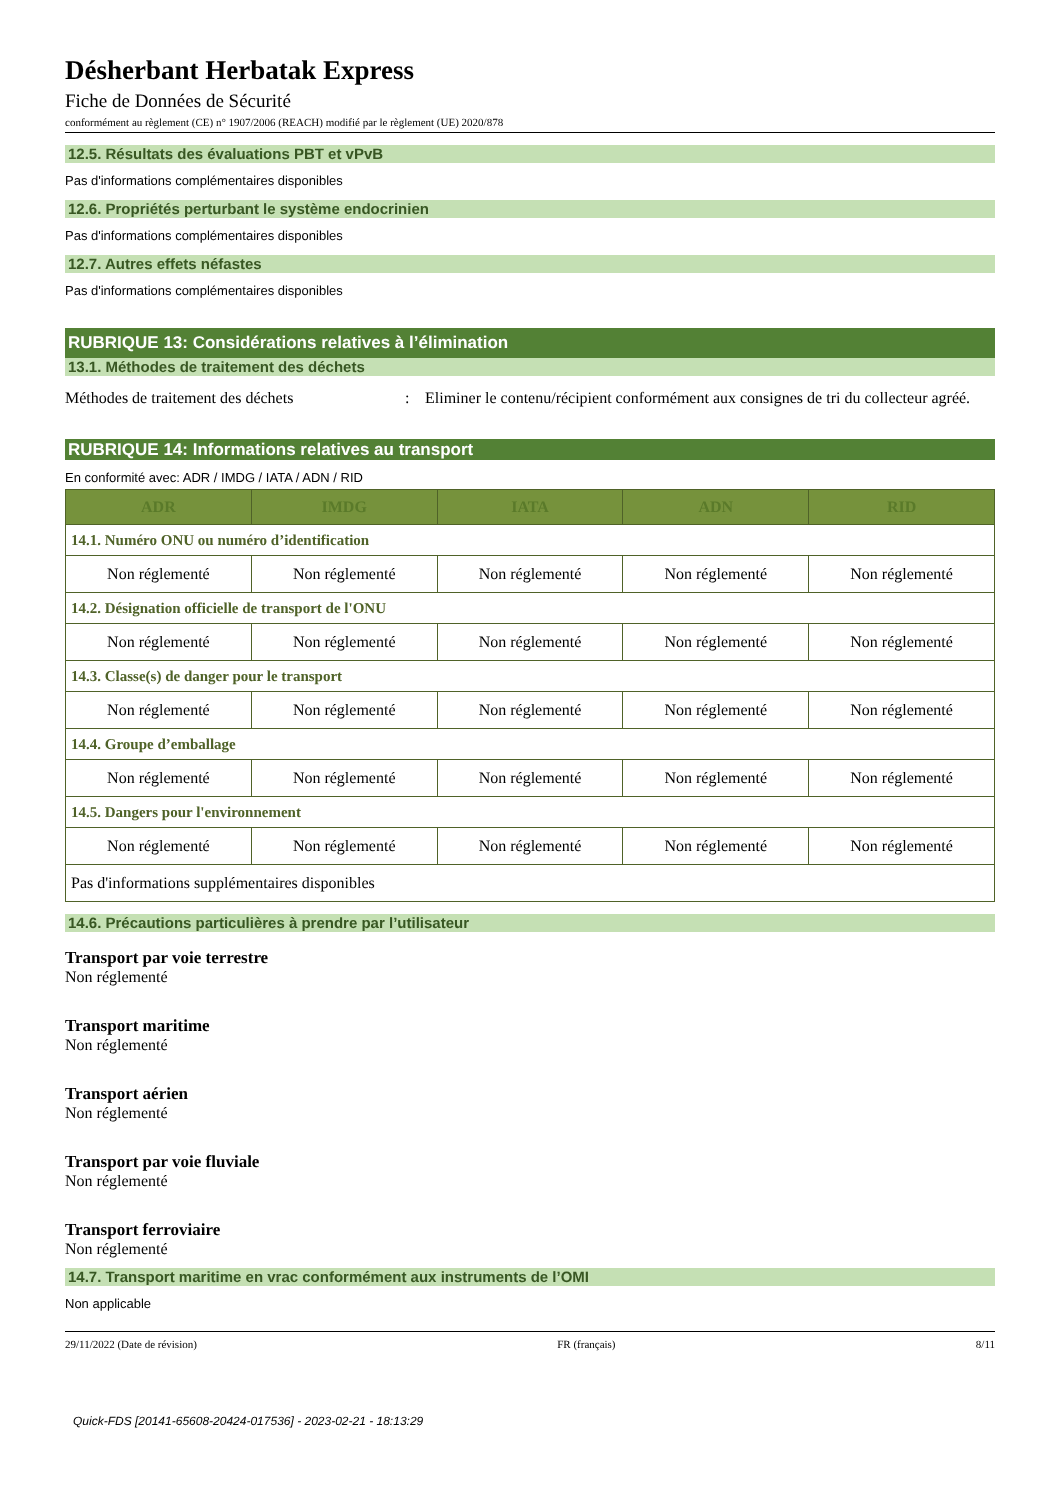Désherbant Herbatak Express
Fiche de Données de Sécurité
conformément au règlement (CE) n° 1907/2006 (REACH) modifié par le règlement (UE) 2020/878
12.5. Résultats des évaluations PBT et vPvB
Pas d'informations complémentaires disponibles
12.6. Propriétés perturbant le système endocrinien
Pas d'informations complémentaires disponibles
12.7. Autres effets néfastes
Pas d'informations complémentaires disponibles
RUBRIQUE 13: Considérations relatives à l’élimination
13.1. Méthodes de traitement des déchets
Méthodes de traitement des déchets : Eliminer le contenu/récipient conformément aux consignes de tri du collecteur agréé.
RUBRIQUE 14: Informations relatives au transport
En conformité avec: ADR / IMDG / IATA / ADN / RID
| ADR | IMDG | IATA | ADN | RID |
| --- | --- | --- | --- | --- |
| 14.1. Numéro ONU ou numéro d’identification | | | | |
| Non réglementé | Non réglementé | Non réglementé | Non réglementé | Non réglementé |
| 14.2. Désignation officielle de transport de l'ONU | | | | |
| Non réglementé | Non réglementé | Non réglementé | Non réglementé | Non réglementé |
| 14.3. Classe(s) de danger pour le transport | | | | |
| Non réglementé | Non réglementé | Non réglementé | Non réglementé | Non réglementé |
| 14.4. Groupe d’emballage | | | | |
| Non réglementé | Non réglementé | Non réglementé | Non réglementé | Non réglementé |
| 14.5. Dangers pour l'environnement | | | | |
| Non réglementé | Non réglementé | Non réglementé | Non réglementé | Non réglementé |
| Pas d'informations supplémentaires disponibles | | | | |
14.6. Précautions particulières à prendre par l’utilisateur
Transport par voie terrestre
Non réglementé
Transport maritime
Non réglementé
Transport aérien
Non réglementé
Transport par voie fluviale
Non réglementé
Transport ferroviaire
Non réglementé
14.7. Transport maritime en vrac conformément aux instruments de l’OMI
Non applicable
29/11/2022 (Date de révision) FR (français) 8/11
Quick-FDS [20141-65608-20424-017536] - 2023-02-21 - 18:13:29